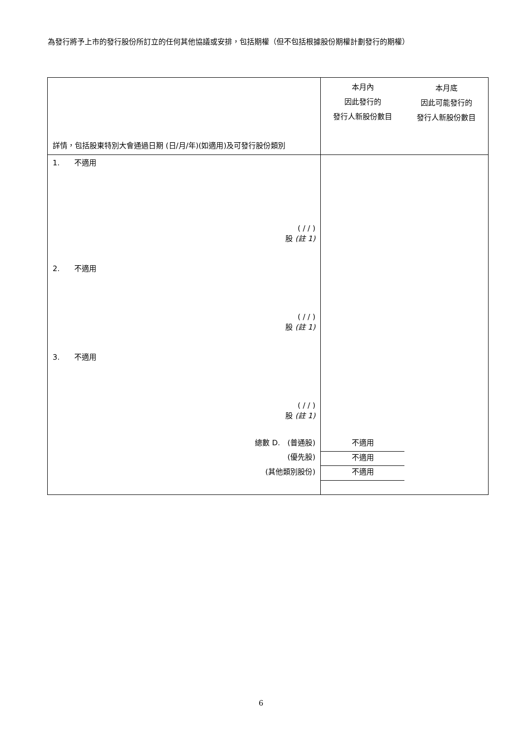為發行將予上市的發行股份所訂立的任何其他協議或安排，包括期權（但不包括根據股份期權計劃發行的期權）
| 詳情，包括股東特別大會通過日期 (日/月/年)(如適用)及可發行股份類別 | 本月內 因此發行的 發行人新股份數目 | 本月底 因此可能發行的 發行人新股份數目 |
| --- | --- | --- |
| 1. 不適用 ( / / ) 股 (註 1) | | |
| 2. 不適用 ( / / ) 股 (註 1) | | |
| 3. 不適用 ( / / ) 股 (註 1) | | |
| 總數 D. (普通股) | 不適用 | |
| (優先股) | 不適用 | |
| (其他類別股份) | 不適用 | |
6